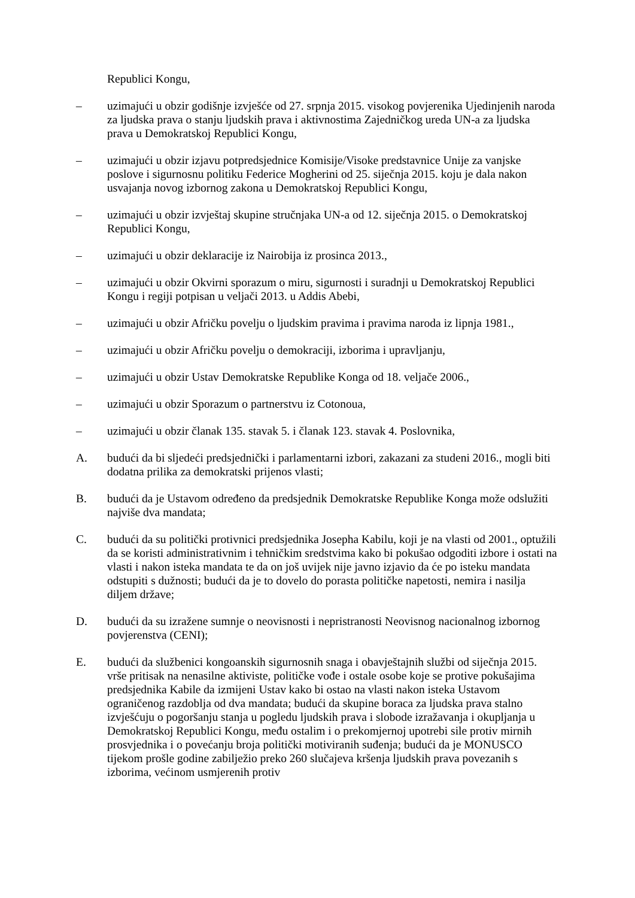Republici Kongu,
– uzimajući u obzir godišnje izvješće od 27. srpnja 2015. visokog povjerenika Ujedinjenih naroda za ljudska prava o stanju ljudskih prava i aktivnostima Zajedničkog ureda UN-a za ljudska prava u Demokratskoj Republici Kongu,
– uzimajući u obzir izjavu potpredsjednice Komisije/Visoke predstavnice Unije za vanjske poslove i sigurnosnu politiku Federice Mogherini od 25. siječnja 2015. koju je dala nakon usvajanja novog izbornog zakona u Demokratskoj Republici Kongu,
– uzimajući u obzir izvještaj skupine stručnjaka UN-a od 12. siječnja 2015. o Demokratskoj Republici Kongu,
– uzimajući u obzir deklaracije iz Nairobija iz prosinca 2013.,
– uzimajući u obzir Okvirni sporazum o miru, sigurnosti i suradnji u Demokratskoj Republici Kongu i regiji potpisan u veljači 2013. u Addis Abebi,
– uzimajući u obzir Afričku povelju o ljudskim pravima i pravima naroda iz lipnja 1981.,
– uzimajući u obzir Afričku povelju o demokraciji, izborima i upravljanju,
– uzimajući u obzir Ustav Demokratske Republike Konga od 18. veljače 2006.,
– uzimajući u obzir Sporazum o partnerstvu iz Cotonoua,
– uzimajući u obzir članak 135. stavak 5. i članak 123. stavak 4. Poslovnika,
A. budući da bi sljedeći predsjednički i parlamentarni izbori, zakazani za studeni 2016., mogli biti dodatna prilika za demokratski prijenos vlasti;
B. budući da je Ustavom određeno da predsjednik Demokratske Republike Konga može odslužiti najviše dva mandata;
C. budući da su politički protivnici predsjednika Josepha Kabilu, koji je na vlasti od 2001., optužili da se koristi administrativnim i tehničkim sredstvima kako bi pokušao odgoditi izbore i ostati na vlasti i nakon isteka mandata te da on još uvijek nije javno izjavio da će po isteku mandata odstupiti s dužnosti; budući da je to dovelo do porasta političke napetosti, nemira i nasilja diljem države;
D. budući da su izražene sumnje o neovisnosti i nepristranosti Neovisnog nacionalnog izbornog povjerenstva (CENI);
E. budući da službenici kongoanskih sigurnosnih snaga i obavještajnih službi od siječnja 2015. vrše pritisak na nenasilne aktiviste, političke vođe i ostale osobe koje se protive pokušajima predsjednika Kabile da izmijeni Ustav kako bi ostao na vlasti nakon isteka Ustavom ograničenog razdoblja od dva mandata; budući da skupine boraca za ljudska prava stalno izvješćuju o pogoršanju stanja u pogledu ljudskih prava i slobode izražavanja i okupljanja u Demokratskoj Republici Kongu, među ostalim i o prekomjernoj upotrebi sile protiv mirnih prosvjednika i o povećanju broja politički motiviranih suđenja; budući da je MONUSCO tijekom prošle godine zabilježio preko 260 slučajeva kršenja ljudskih prava povezanih s izborima, većinom usmjerenih protiv